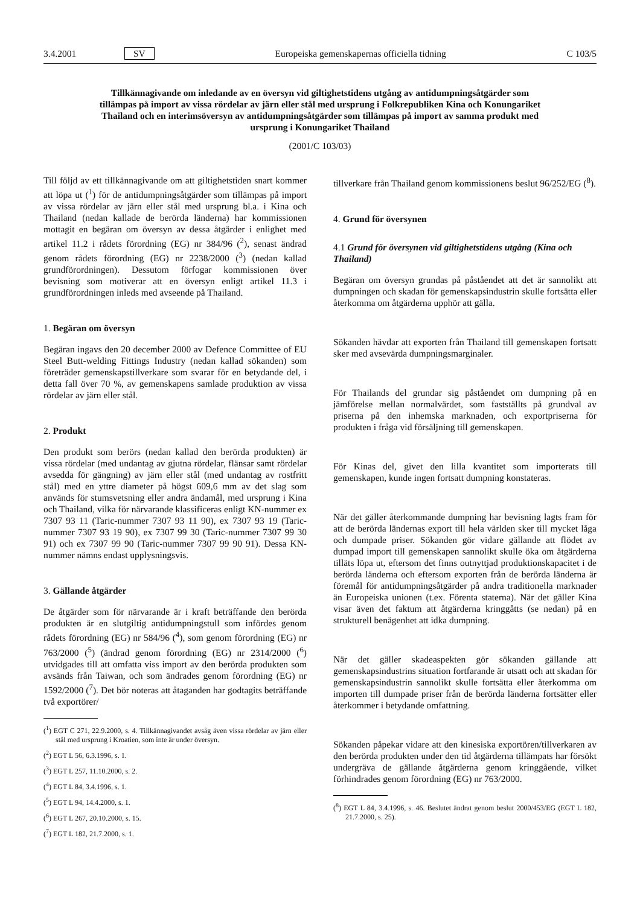3.4.2001 SV Europeiska gemenskapernas officiella tidning C 103/5
Tillkännagivande om inledande av en översyn vid giltighetstidens utgång av antidumpningsåtgärder som tillämpas på import av vissa rördelar av järn eller stål med ursprung i Folkrepubliken Kina och Konungariket Thailand och en interimsöversyn av antidumpningsåtgärder som tillämpas på import av samma produkt med ursprung i Konungariket Thailand
(2001/C 103/03)
Till följd av ett tillkännagivande om att giltighetstiden snart kommer att löpa ut (<sup>1</sup>) för de antidumpningsåtgärder som tillämpas på import av vissa rördelar av järn eller stål med ursprung bl.a. i Kina och Thailand (nedan kallade de berörda länderna) har kommissionen mottagit en begäran om översyn av dessa åtgärder i enlighet med artikel 11.2 i rådets förordning (EG) nr 384/96 (<sup>2</sup>), senast ändrad genom rådets förordning (EG) nr 2238/2000 (<sup>3</sup>) (nedan kallad grundförordningen). Dessutom förfogar kommissionen över bevisning som motiverar att en översyn enligt artikel 11.3 i grundförordningen inleds med avseende på Thailand.
1. Begäran om översyn
Begäran ingavs den 20 december 2000 av Defence Committee of EU Steel Butt-welding Fittings Industry (nedan kallad sökanden) som företräder gemenskapstillverkare som svarar för en betydande del, i detta fall över 70 %, av gemenskapens samlade produktion av vissa rördelar av järn eller stål.
2. Produkt
Den produkt som berörs (nedan kallad den berörda produkten) är vissa rördelar (med undantag av gjutna rördelar, flänsar samt rördelar avsedda för gängning) av järn eller stål (med undantag av rostfritt stål) med en yttre diameter på högst 609,6 mm av det slag som används för stumsvetsning eller andra ändamål, med ursprung i Kina och Thailand, vilka för närvarande klassificeras enligt KN-nummer ex 7307 93 11 (Taric-nummer 7307 93 11 90), ex 7307 93 19 (Taric-nummer 7307 93 19 90), ex 7307 99 30 (Taric-nummer 7307 99 30 91) och ex 7307 99 90 (Taric-nummer 7307 99 90 91). Dessa KN-nummer nämns endast upplysningsvis.
3. Gällande åtgärder
De åtgärder som för närvarande är i kraft beträffande den berörda produkten är en slutgiltig antidumpningstull som infördes genom rådets förordning (EG) nr 584/96 (<sup>4</sup>), som genom förordning (EG) nr 763/2000 (<sup>5</sup>) (ändrad genom förordning (EG) nr 2314/2000 (<sup>6</sup>) utvidgades till att omfatta viss import av den berörda produkten som avsänds från Taiwan, och som ändrades genom förordning (EG) nr 1592/2000 (<sup>7</sup>). Det bör noteras att åtaganden har godtagits beträffande två exportörer/
(<sup>1</sup>) EGT C 271, 22.9.2000, s. 4. Tillkännagivandet avsåg även vissa rördelar av järn eller stål med ursprung i Kroatien, som inte är under översyn.
(<sup>2</sup>) EGT L 56, 6.3.1996, s. 1.
(<sup>3</sup>) EGT L 257, 11.10.2000, s. 2.
(<sup>4</sup>) EGT L 84, 3.4.1996, s. 1.
(<sup>5</sup>) EGT L 94, 14.4.2000, s. 1.
(<sup>6</sup>) EGT L 267, 20.10.2000, s. 15.
(<sup>7</sup>) EGT L 182, 21.7.2000, s. 1.
tillverkare från Thailand genom kommissionens beslut 96/252/EG (<sup>8</sup>).
4. Grund för översynen
4.1 Grund för översynen vid giltighetstidens utgång (Kina och Thailand)
Begäran om översyn grundas på påståendet att det är sannolikt att dumpningen och skadan för gemenskapsindustrin skulle fortsätta eller återkomma om åtgärderna upphör att gälla.
Sökanden hävdar att exporten från Thailand till gemenskapen fortsatt sker med avsevärda dumpningsmarginaler.
För Thailands del grundar sig påståendet om dumpning på en jämförelse mellan normalvärdet, som fastställts på grundval av priserna på den inhemska marknaden, och exportpriserna för produkten i fråga vid försäljning till gemenskapen.
För Kinas del, givet den lilla kvantitet som importerats till gemenskapen, kunde ingen fortsatt dumpning konstateras.
När det gäller återkommande dumpning har bevisning lagts fram för att de berörda ländernas export till hela världen sker till mycket låga och dumpade priser. Sökanden gör vidare gällande att flödet av dumpad import till gemenskapen sannolikt skulle öka om åtgärderna tilläts löpa ut, eftersom det finns outnyttjad produktionskapacitet i de berörda länderna och eftersom exporten från de berörda länderna är föremål för antidumpningsåtgärder på andra traditionella marknader än Europeiska unionen (t.ex. Förenta staterna). När det gäller Kina visar även det faktum att åtgärderna kringgåtts (se nedan) på en strukturell benägenhet att idka dumpning.
När det gäller skadeaspekten gör sökanden gällande att gemenskapsindustrins situation fortfarande är utsatt och att skadan för gemenskapsindustrin sannolikt skulle fortsätta eller återkomma om importen till dumpade priser från de berörda länderna fortsätter eller återkommer i betydande omfattning.
Sökanden påpekar vidare att den kinesiska exportören/tillverkaren av den berörda produkten under den tid åtgärderna tillämpats har försökt undergräva de gällande åtgärderna genom kringgående, vilket förhindrades genom förordning (EG) nr 763/2000.
(<sup>8</sup>) EGT L 84, 3.4.1996, s. 46. Beslutet ändrat genom beslut 2000/453/EG (EGT L 182, 21.7.2000, s. 25).